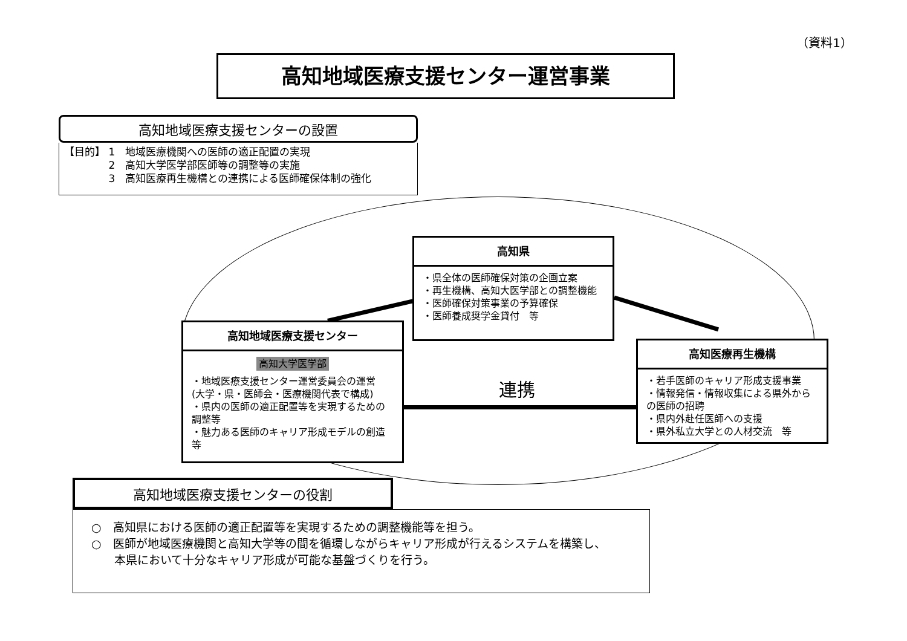（資料1）
高知地域医療支援センター運営事業
高知地域医療支援センターの設置
【目的】 1　地域医療機関への医師の適正配置の実現
　　　　 2　高知大学医学部医師等の調整等の実施
　　　　 3　高知医療再生機構との連携による医師確保体制の強化
高知県
・県全体の医師確保対策の企画立案
・再生機構、高知大医学部との調整機能
・医師確保対策事業の予算確保
・医師養成奨学金貸付　等
高知地域医療支援センター
高知大学医学部
・地域医療支援センター運営委員会の運営
(大学・県・医師会・医療機関代表で構成)
・県内の医師の適正配置等を実現するための調整等
・魅力ある医師のキャリア形成モデルの創造　等
連携
高知医療再生機構
・若手医師のキャリア形成支援事業
・情報発信・情報収集による県外からの医師の招聘
・県内外赴任医師への支援
・県外私立大学との人材交流　等
高知地域医療支援センターの役割
○　高知県における医師の適正配置等を実現するための調整機能等を担う。
○　医師が地域医療機関と高知大学等の間を循環しながらキャリア形成が行えるシステムを構築し、
　　本県において十分なキャリア形成が可能な基盤づくりを行う。